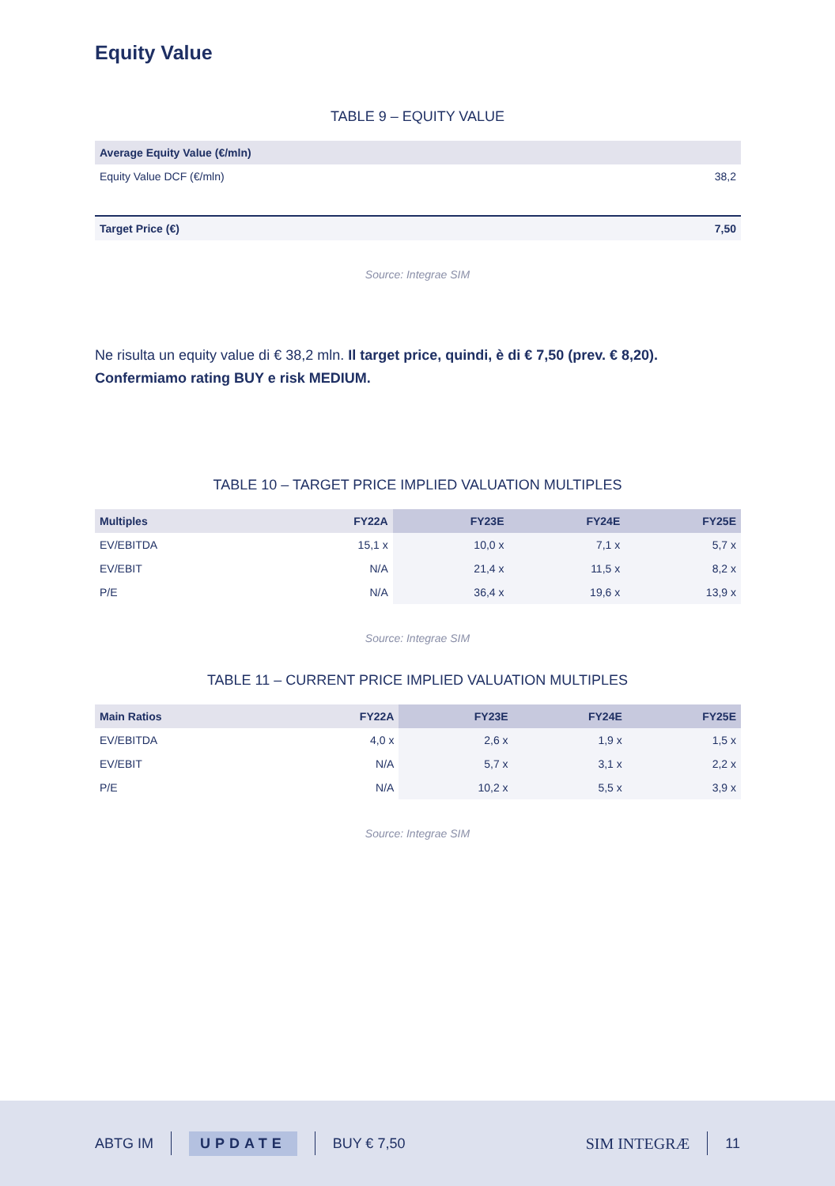Equity Value
TABLE 9 – EQUITY VALUE
| Average Equity Value (€/mln) | |
| --- | --- |
| Equity Value DCF (€/mln) | 38,2 |
| Target Price (€) | 7,50 |
Source: Integrae SIM
Ne risulta un equity value di € 38,2 mln. Il target price, quindi, è di € 7,50 (prev. € 8,20). Confermiamo rating BUY e risk MEDIUM.
TABLE 10 – TARGET PRICE IMPLIED VALUATION MULTIPLES
| Multiples | FY22A | FY23E | FY24E | FY25E |
| --- | --- | --- | --- | --- |
| EV/EBITDA | 15,1 x | 10,0 x | 7,1 x | 5,7 x |
| EV/EBIT | N/A | 21,4 x | 11,5 x | 8,2 x |
| P/E | N/A | 36,4 x | 19,6 x | 13,9 x |
Source: Integrae SIM
TABLE 11 – CURRENT PRICE IMPLIED VALUATION MULTIPLES
| Main Ratios | FY22A | FY23E | FY24E | FY25E |
| --- | --- | --- | --- | --- |
| EV/EBITDA | 4,0 x | 2,6 x | 1,9 x | 1,5 x |
| EV/EBIT | N/A | 5,7 x | 3,1 x | 2,2 x |
| P/E | N/A | 10,2 x | 5,5 x | 3,9 x |
Source: Integrae SIM
ABTG IM UPDATE BUY € 7,50 SIM INTEGRÆ 11